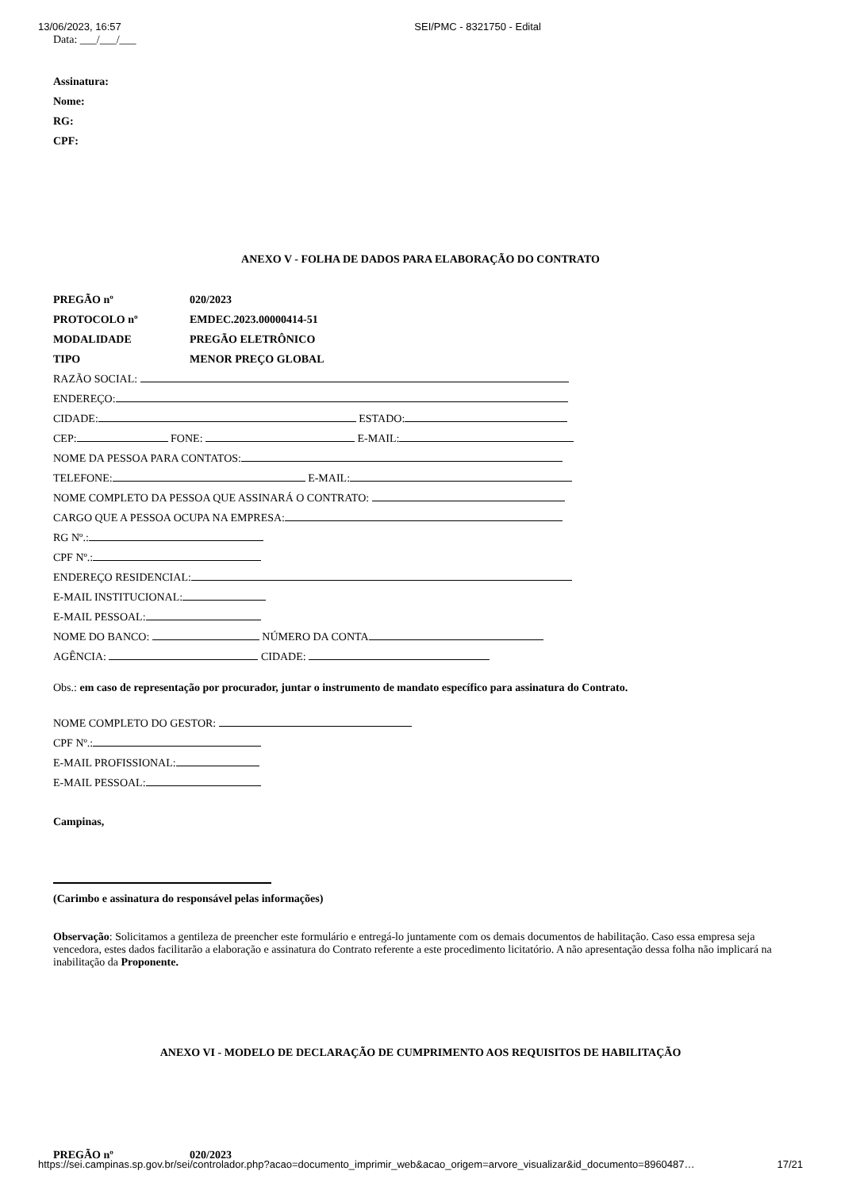13/06/2023, 16:57 SEI/PMC - 8321750 - Edital
Data: ___/___/___
Assinatura:
Nome:
RG:
CPF:
ANEXO V - FOLHA DE DADOS PARA ELABORAÇÃO DO CONTRATO
PREGÃO nº 020/2023
PROTOCOLO nº EMDEC.2023.00000414-51
MODALIDADE PREGÃO ELETRÔNICO
TIPO MENOR PREÇO GLOBAL
RAZÃO SOCIAL:
ENDEREÇO:
CIDADE: ESTADO:
CEP: FONE: E-MAIL:
NOME DA PESSOA PARA CONTATOS:
TELEFONE: E-MAIL:
NOME COMPLETO DA PESSOA QUE ASSINARÁ O CONTRATO:
CARGO QUE A PESSOA OCUPA NA EMPRESA:
RG Nº.:
CPF Nº.:
ENDEREÇO RESIDENCIAL:
E-MAIL INSTITUCIONAL:
E-MAIL PESSOAL:
NOME DO BANCO: NÚMERO DA CONTA
AGÊNCIA: CIDADE:
Obs.: em caso de representação por procurador, juntar o instrumento de mandato específico para assinatura do Contrato.
NOME COMPLETO DO GESTOR:
CPF Nº.:
E-MAIL PROFISSIONAL:
E-MAIL PESSOAL:
Campinas,
(Carimbo e assinatura do responsável pelas informações)
Observação: Solicitamos a gentileza de preencher este formulário e entregá-lo juntamente com os demais documentos de habilitação. Caso essa empresa seja vencedora, estes dados facilitarão a elaboração e assinatura do Contrato referente a este procedimento licitatório. A não apresentação dessa folha não implicará na inabilitação da Proponente.
ANEXO VI - MODELO DE DECLARAÇÃO DE CUMPRIMENTO AOS REQUISITOS DE HABILITAÇÃO
PREGÃO nº 020/2023
https://sei.campinas.sp.gov.br/sei/controlador.php?acao=documento_imprimir_web&acao_origem=arvore_visualizar&id_documento=8960487… 17/21